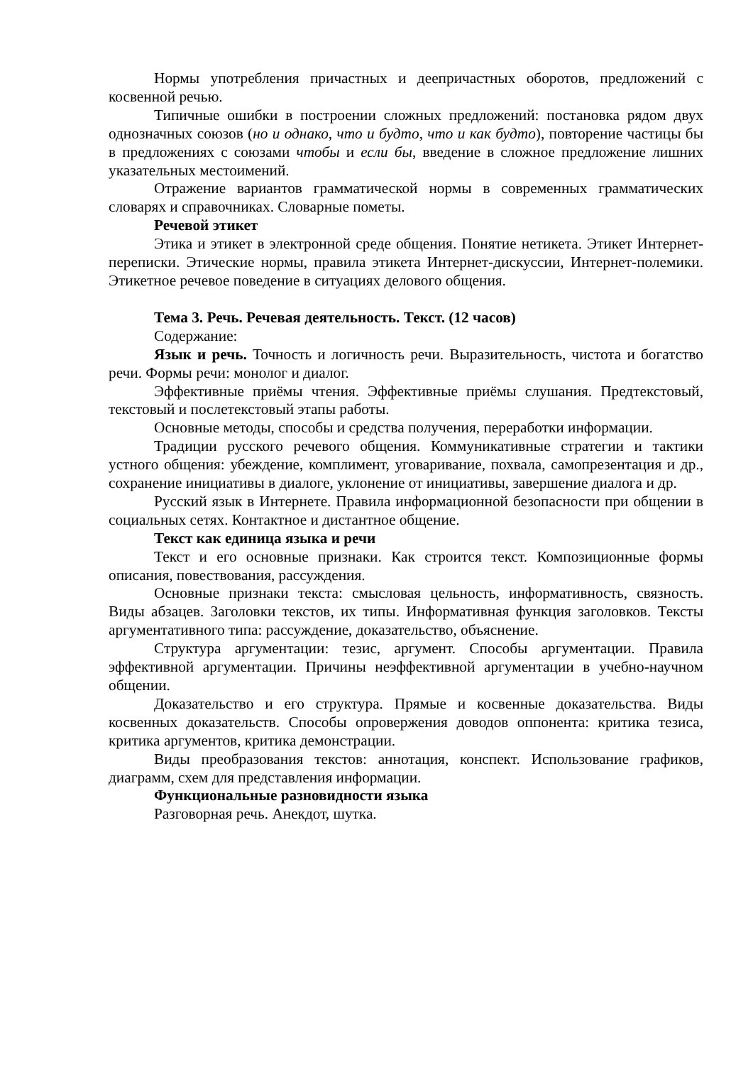Нормы употребления причастных и деепричастных оборотов, предложений с косвенной речью.
Типичные ошибки в построении сложных предложений: постановка рядом двух однозначных союзов (но и однако, что и будто, что и как будто), повторение частицы бы в предложениях с союзами чтобы и если бы, введение в сложное предложение лишних указательных местоимений.
Отражение вариантов грамматической нормы в современных грамматических словарях и справочниках. Словарные пометы.
Речевой этикет
Этика и этикет в электронной среде общения. Понятие нетикета. Этикет Интернет-переписки. Этические нормы, правила этикета Интернет-дискуссии, Интернет-полемики. Этикетное речевое поведение в ситуациях делового общения.
Тема 3. Речь. Речевая деятельность. Текст. (12 часов)
Содержание:
Язык и речь. Точность и логичность речи. Выразительность, чистота и богатство речи. Формы речи: монолог и диалог.
Эффективные приёмы чтения. Эффективные приёмы слушания. Предтекстовый, текстовый и послетекстовый этапы работы.
Основные методы, способы и средства получения, переработки информации.
Традиции русского речевого общения. Коммуникативные стратегии и тактики устного общения: убеждение, комплимент, уговаривание, похвала, самопрезентация и др., сохранение инициативы в диалоге, уклонение от инициативы, завершение диалога и др.
Русский язык в Интернете. Правила информационной безопасности при общении в социальных сетях. Контактное и дистантное общение.
Текст как единица языка и речи
Текст и его основные признаки. Как строится текст. Композиционные формы описания, повествования, рассуждения.
Основные признаки текста: смысловая цельность, информативность, связность. Виды абзацев. Заголовки текстов, их типы. Информативная функция заголовков. Тексты аргументативного типа: рассуждение, доказательство, объяснение.
Структура аргументации: тезис, аргумент. Способы аргументации. Правила эффективной аргументации. Причины неэффективной аргументации в учебно-научном общении.
Доказательство и его структура. Прямые и косвенные доказательства. Виды косвенных доказательств. Способы опровержения доводов оппонента: критика тезиса, критика аргументов, критика демонстрации.
Виды преобразования текстов: аннотация, конспект. Использование графиков, диаграмм, схем для представления информации.
Функциональные разновидности языка
Разговорная речь. Анекдот, шутка.